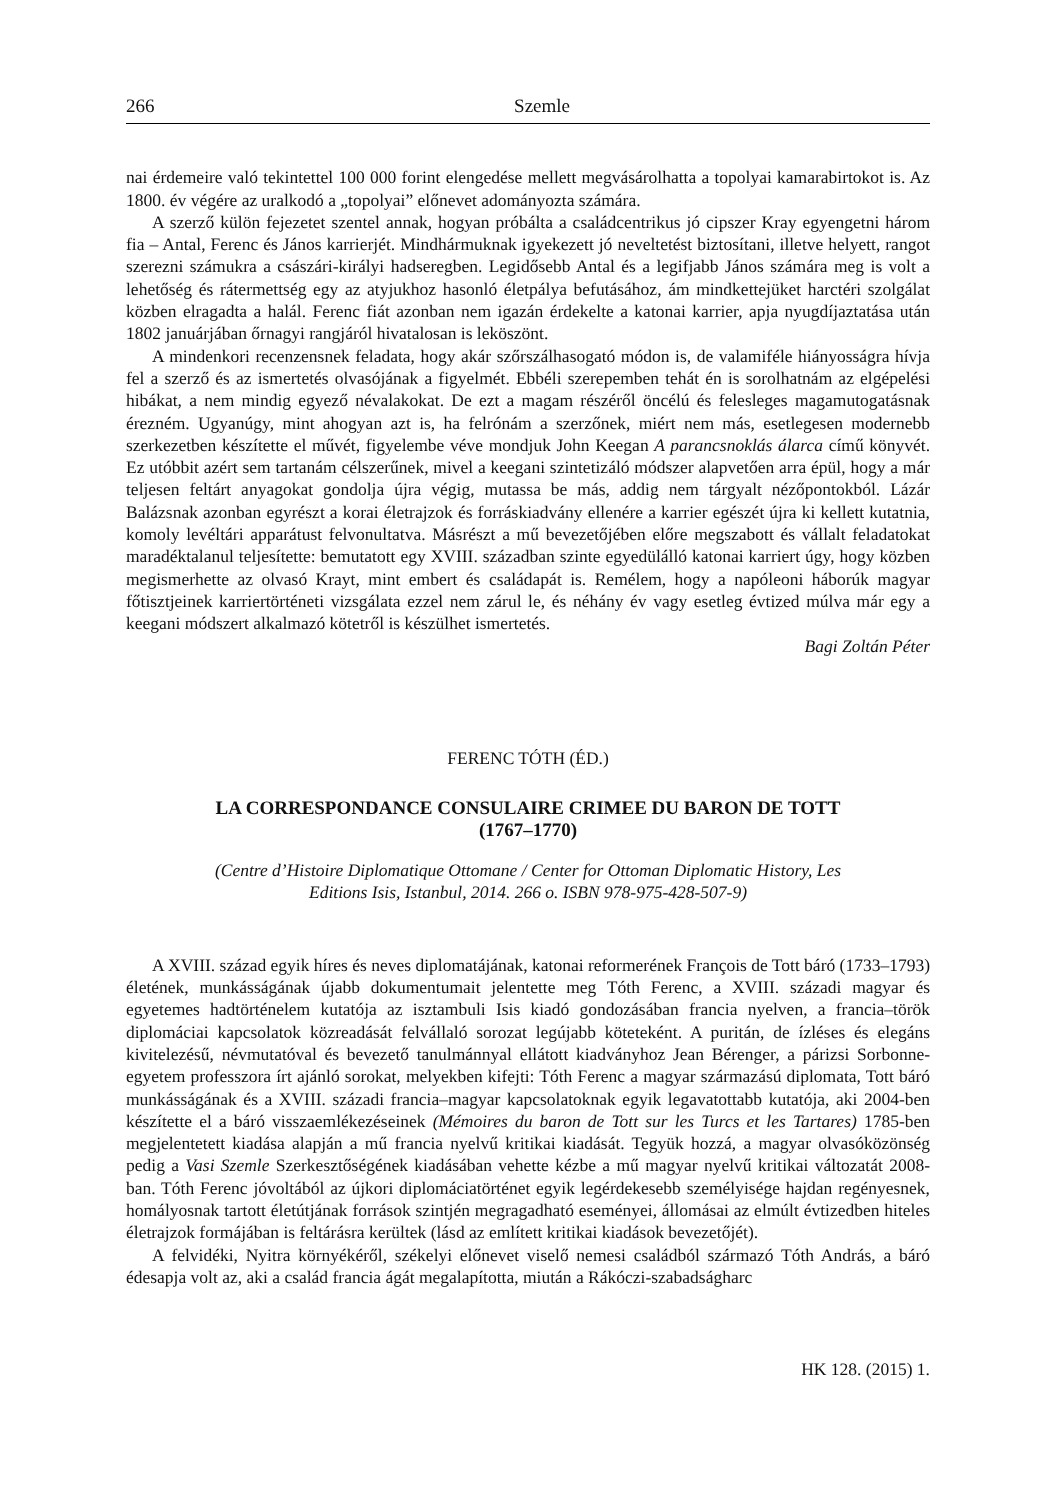266 Szemle
nai érdemeire való tekintettel 100 000 forint elengedése mellett megvásárolhatta a topolyai kamarabirtokot is. Az 1800. év végére az uralkodó a „topolyai” előnevet adományozta számára.
A szerző külön fejezetet szentel annak, hogyan próbálta a családcentrikus jó cipszer Kray egyengetni három fia – Antal, Ferenc és János karrierjét. Mindhármuknak igyekezett jó neveltetést biztosítani, illetve helyett, rangot szerezni számukra a császári-királyi hadseregben. Legidősebb Antal és a legifjabb János számára meg is volt a lehetőség és rátermettség egy az atyjukhoz hasonló életpálya befutásához, ám mindkettejüket harctéri szolgálat közben elragadta a halál. Ferenc fiát azonban nem igazán érdekelte a katonai karrier, apja nyugdíjaztatása után 1802 januárjában őrnagyi rangjáról hivatalosan is leköszönt.
A mindenkori recenzensnek feladata, hogy akár szőrszálhasogató módon is, de valamiféle hiányosságra hívja fel a szerző és az ismertetés olvasójának a figyelmét. Ebbéli szerepemben tehát én is sorolhatnám az elgépelési hibákat, a nem mindig egyező névalakokat. De ezt a magam részéről öncélú és felesleges magamutogatásnak érezném. Ugyanúgy, mint ahogyan azt is, ha felrónám a szerzőnek, miért nem más, esetlegesen modernebb szerkezetben készítette el művét, figyelembe véve mondjuk John Keegan A parancsnoklás álarca című könyvét. Ez utóbbit azért sem tartanám célszerűnek, mivel a keegani szintetizáló módszer alapvetően arra épül, hogy a már teljesen feltárt anyagokat gondolja újra végig, mutassa be más, addig nem tárgyalt nézőpontokból. Lázár Balázsnak azonban egyrészt a korai életrajzok és forráskiadvány ellenére a karrier egészét újra ki kellett kutatnia, komoly levéltári apparátust felvonultatva. Másrészt a mű bevezetőjében előre megszabott és vállalt feladatokat maradéktalanul teljesítette: bemutatott egy XVIII. században szinte egyedülálló katonai karriert úgy, hogy közben megismerhette az olvasó Krayt, mint embert és családapát is. Remélem, hogy a napóleoni háborúk magyar főtisztjeinek karriertörténeti vizsgálata ezzel nem zárul le, és néhány év vagy esetleg évtized múlva már egy a keegani módszert alkalmazó kötetről is készülhet ismertetés.
Bagi Zoltán Péter
FERENC TÓTH (ÉD.)
LA CORRESPONDANCE CONSULAIRE CRIMEE DU BARON DE TOTT
(1767–1770)
(Centre d’Histoire Diplomatique Ottomane / Center for Ottoman Diplomatic History, Les
Editions Isis, Istanbul, 2014. 266 o. ISBN 978-975-428-507-9)
A XVIII. század egyik híres és neves diplomatájának, katonai reformerének François de Tott báró (1733–1793) életének, munkásságának újabb dokumentumait jelentette meg Tóth Ferenc, a XVIII. századi magyar és egyetemes hadtörténelem kutatója az isztambuli Isis kiadó gondozásában francia nyelven, a francia–török diplomáciai kapcsolatok közreadását felvállaló sorozat legújabb köteteként. A puritán, de ízléses és elegáns kivitelezésű, névmutatóval és bevezető tanulmánnyal ellátott kiadványhoz Jean Bérenger, a párizsi Sorbonne-egyetem professzora írt ajánló sorokat, melyekben kifejti: Tóth Ferenc a magyar származású diplomata, Tott báró munkásságának és a XVIII. századi francia–magyar kapcsolatoknak egyik legavatottabb kutatója, aki 2004-ben készítette el a báró visszaemlékezéseinek (Mémoires du baron de Tott sur les Turcs et les Tartares) 1785-ben megjelentetett kiadása alapján a mű francia nyelvű kritikai kiadását. Tegyük hozzá, a magyar olvasóközönség pedig a Vasi Szemle Szerkesztőségének kiadásában vehette kézbe a mű magyar nyelvű kritikai változatát 2008-ban. Tóth Ferenc jóvoltából az újkori diplomáciatörténet egyik legérdekesebb személyisége hajdan regényesnek, homályosnak tartott életútjának források szintjén megragadható eseményei, állomásai az elmúlt évtizedben hiteles életrajzok formájában is feltárásra kerültek (lásd az említett kritikai kiadások bevezetőjét).
A felvidéki, Nyitra környékéről, székelyi előnevet viselő nemesi családból származó Tóth András, a báró édesapja volt az, aki a család francia ágát megalapította, miután a Rákóczi-szabadságharc
HK 128. (2015) 1.